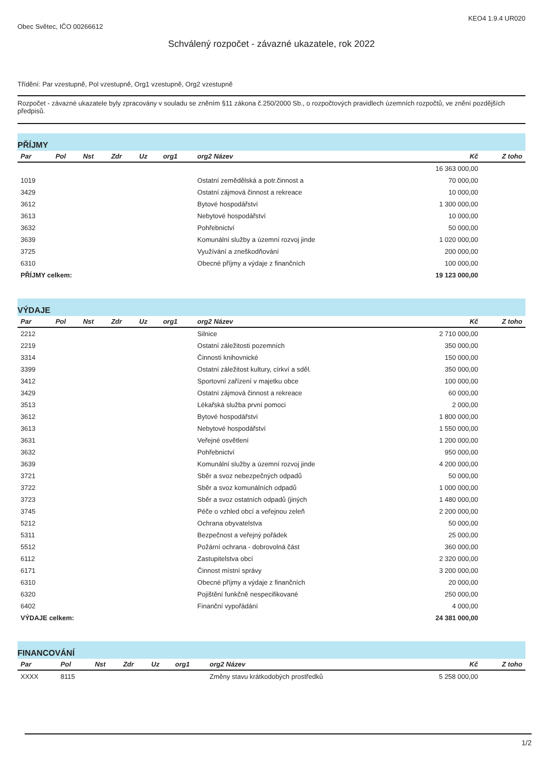Obec Světec, IČO 00266612 KEO4 1.9.4 UR020
Schválený rozpočet - závazné ukazatele, rok 2022
Třídění: Par vzestupně, Pol vzestupně, Org1 vzestupně, Org2 vzestupně
Rozpočet - závazné ukazatele byly zpracovány v souladu se zněním §11 zákona č.250/2000 Sb., o rozpočtových pravidlech územních rozpočtů, ve znění pozdějších předpisů.
PŘÍJMY
| Par | Pol | Nst | Zdr | Uz | org1 | org2 Název | Kč | Z toho |
| --- | --- | --- | --- | --- | --- | --- | --- | --- |
| | | | | | | | 16 363 000,00 | |
| 1019 | | | | | | Ostatní zemědělská a potr.činnost a | 70 000,00 | |
| 3429 | | | | | | Ostatní zájmová činnost a rekreace | 10 000,00 | |
| 3612 | | | | | | Bytové hospodářství | 1 300 000,00 | |
| 3613 | | | | | | Nebytové hospodářství | 10 000,00 | |
| 3632 | | | | | | Pohřebnictví | 50 000,00 | |
| 3639 | | | | | | Komunální služby a územní rozvoj jinde | 1 020 000,00 | |
| 3725 | | | | | | Využívání a zneškodňování | 200 000,00 | |
| 6310 | | | | | | Obecné příjmy a výdaje z finančních | 100 000,00 | |
| PŘÍJMY celkem: | | | | | | | 19 123 000,00 | |
VÝDAJE
| Par | Pol | Nst | Zdr | Uz | org1 | org2 Název | Kč | Z toho |
| --- | --- | --- | --- | --- | --- | --- | --- | --- |
| 2212 | | | | | | Silnice | 2 710 000,00 | |
| 2219 | | | | | | Ostatní záležitosti pozemních | 350 000,00 | |
| 3314 | | | | | | Činnosti knihovnické | 150 000,00 | |
| 3399 | | | | | | Ostatní záležitost kultury, církví a sděl. | 350 000,00 | |
| 3412 | | | | | | Sportovní zařízení v majetku obce | 100 000,00 | |
| 3429 | | | | | | Ostatní zájmová činnost a rekreace | 60 000,00 | |
| 3513 | | | | | | Lékařská služba první pomoci | 2 000,00 | |
| 3612 | | | | | | Bytové hospodářství | 1 800 000,00 | |
| 3613 | | | | | | Nebytové hospodářství | 1 550 000,00 | |
| 3631 | | | | | | Veřejné osvětlení | 1 200 000,00 | |
| 3632 | | | | | | Pohřebnictví | 950 000,00 | |
| 3639 | | | | | | Komunální služby a územní rozvoj jinde | 4 200 000,00 | |
| 3721 | | | | | | Sběr a svoz nebezpečných odpadů | 50 000,00 | |
| 3722 | | | | | | Sběr a svoz komunálních odpadů | 1 000 000,00 | |
| 3723 | | | | | | Sběr a svoz ostatních odpadů (jiných | 1 480 000,00 | |
| 3745 | | | | | | Péče o vzhled obcí a veřejnou zeleň | 2 200 000,00 | |
| 5212 | | | | | | Ochrana obyvatelstva | 50 000,00 | |
| 5311 | | | | | | Bezpečnost a veřejný pořádek | 25 000,00 | |
| 5512 | | | | | | Požární ochrana - dobrovolná část | 360 000,00 | |
| 6112 | | | | | | Zastupitelstva obcí | 2 320 000,00 | |
| 6171 | | | | | | Činnost místní správy | 3 200 000,00 | |
| 6310 | | | | | | Obecné příjmy a výdaje z finančních | 20 000,00 | |
| 6320 | | | | | | Pojištění funkčně nespecifikované | 250 000,00 | |
| 6402 | | | | | | Finanční vypořádání | 4 000,00 | |
| VÝDAJE celkem: | | | | | | | 24 381 000,00 | |
FINANCOVÁNÍ
| Par | Pol | Nst | Zdr | Uz | org1 | org2 Název | Kč | Z toho |
| --- | --- | --- | --- | --- | --- | --- | --- | --- |
| XXXX | 8115 | | | | | Změny stavu krátkodobých prostředků | 5 258 000,00 | |
1/2